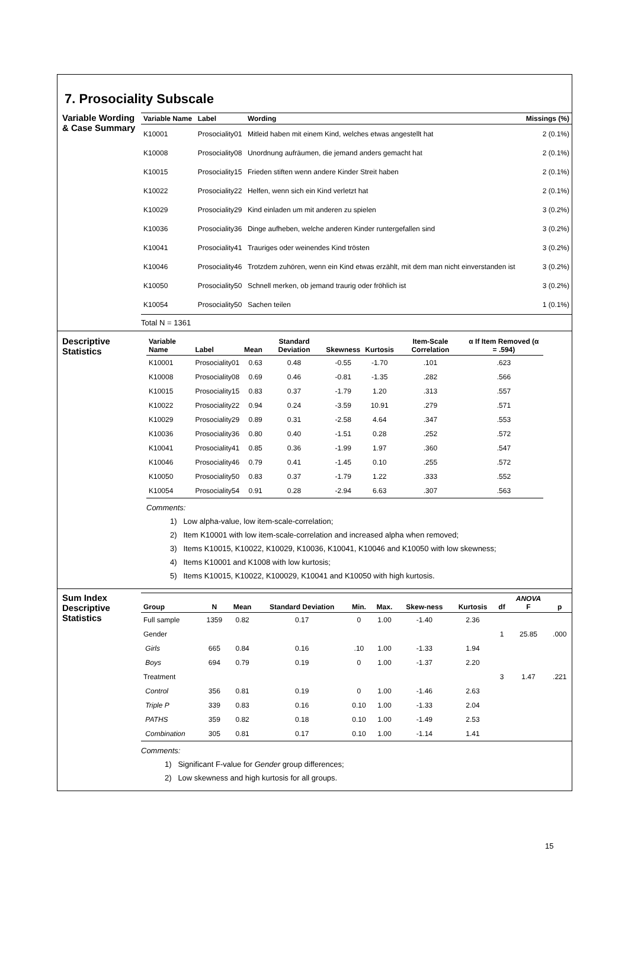7. Prosociality Subscale
Variable Wording & Case Summary
| Variable Name | Label | Wording | Missings (%) |
| --- | --- | --- | --- |
| K10001 | Prosociality01 | Mitleid haben mit einem Kind, welches etwas angestellt hat | 2 (0.1%) |
| K10008 | Prosociality08 | Unordnung aufräumen, die jemand anders gemacht hat | 2 (0.1%) |
| K10015 | Prosociality15 | Frieden stiften wenn andere Kinder Streit haben | 2 (0.1%) |
| K10022 | Prosociality22 | Helfen, wenn sich ein Kind verletzt hat | 2 (0.1%) |
| K10029 | Prosociality29 | Kind einladen um mit anderen zu spielen | 3 (0.2%) |
| K10036 | Prosociality36 | Dinge aufheben, welche anderen Kinder runtergefallen sind | 3 (0.2%) |
| K10041 | Prosociality41 | Trauriges oder weinendes Kind trösten | 3 (0.2%) |
| K10046 | Prosociality46 | Trotzdem zuhören, wenn ein Kind etwas erzählt, mit dem man nicht einverstanden ist | 3 (0.2%) |
| K10050 | Prosociality50 | Schnell merken, ob jemand traurig oder fröhlich ist | 3 (0.2%) |
| K10054 | Prosociality50 | Sachen teilen | 1 (0.1%) |
Total N = 1361
Descriptive Statistics
| Variable Name | Label | Mean | Standard Deviation | Skewness | Kurtosis | Item-Scale Correlation | α If Item Removed (α = .594) |
| --- | --- | --- | --- | --- | --- | --- | --- |
| K10001 | Prosociality01 | 0.63 | 0.48 | -0.55 | -1.70 | .101 | .623 |
| K10008 | Prosociality08 | 0.69 | 0.46 | -0.81 | -1.35 | .282 | .566 |
| K10015 | Prosociality15 | 0.83 | 0.37 | -1.79 | 1.20 | .313 | .557 |
| K10022 | Prosociality22 | 0.94 | 0.24 | -3.59 | 10.91 | .279 | .571 |
| K10029 | Prosociality29 | 0.89 | 0.31 | -2.58 | 4.64 | .347 | .553 |
| K10036 | Prosociality36 | 0.80 | 0.40 | -1.51 | 0.28 | .252 | .572 |
| K10041 | Prosociality41 | 0.85 | 0.36 | -1.99 | 1.97 | .360 | .547 |
| K10046 | Prosociality46 | 0.79 | 0.41 | -1.45 | 0.10 | .255 | .572 |
| K10050 | Prosociality50 | 0.83 | 0.37 | -1.79 | 1.22 | .333 | .552 |
| K10054 | Prosociality54 | 0.91 | 0.28 | -2.94 | 6.63 | .307 | .563 |
Comments:
1) Low alpha-value, low item-scale-correlation;
2) Item K10001 with low item-scale-correlation and increased alpha when removed;
3) Items K10015, K10022, K10029, K10036, K10041, K10046 and K10050 with low skewness;
4) Items K10001 and K1008 with low kurtosis;
5) Items K10015, K10022, K100029, K10041 and K10050 with high kurtosis.
Sum Index Descriptive Statistics
| Group | N | Mean | Standard Deviation | Min. | Max. | Skew-ness | Kurtosis | df | ANOVA F | p |
| --- | --- | --- | --- | --- | --- | --- | --- | --- | --- | --- |
| Full sample | 1359 | 0.82 | 0.17 | 0 | 1.00 | -1.40 | 2.36 | | | |
| Gender | | | | | | | | 1 | 25.85 | .000 |
| Girls | 665 | 0.84 | 0.16 | .10 | 1.00 | -1.33 | 1.94 | | | |
| Boys | 694 | 0.79 | 0.19 | 0 | 1.00 | -1.37 | 2.20 | | | |
| Treatment | | | | | | | | 3 | 1.47 | .221 |
| Control | 356 | 0.81 | 0.19 | 0 | 1.00 | -1.46 | 2.63 | | | |
| Triple P | 339 | 0.83 | 0.16 | 0.10 | 1.00 | -1.33 | 2.04 | | | |
| PATHS | 359 | 0.82 | 0.18 | 0.10 | 1.00 | -1.49 | 2.53 | | | |
| Combination | 305 | 0.81 | 0.17 | 0.10 | 1.00 | -1.14 | 1.41 | | | |
Comments:
1) Significant F-value for Gender group differences;
2) Low skewness and high kurtosis for all groups.
15